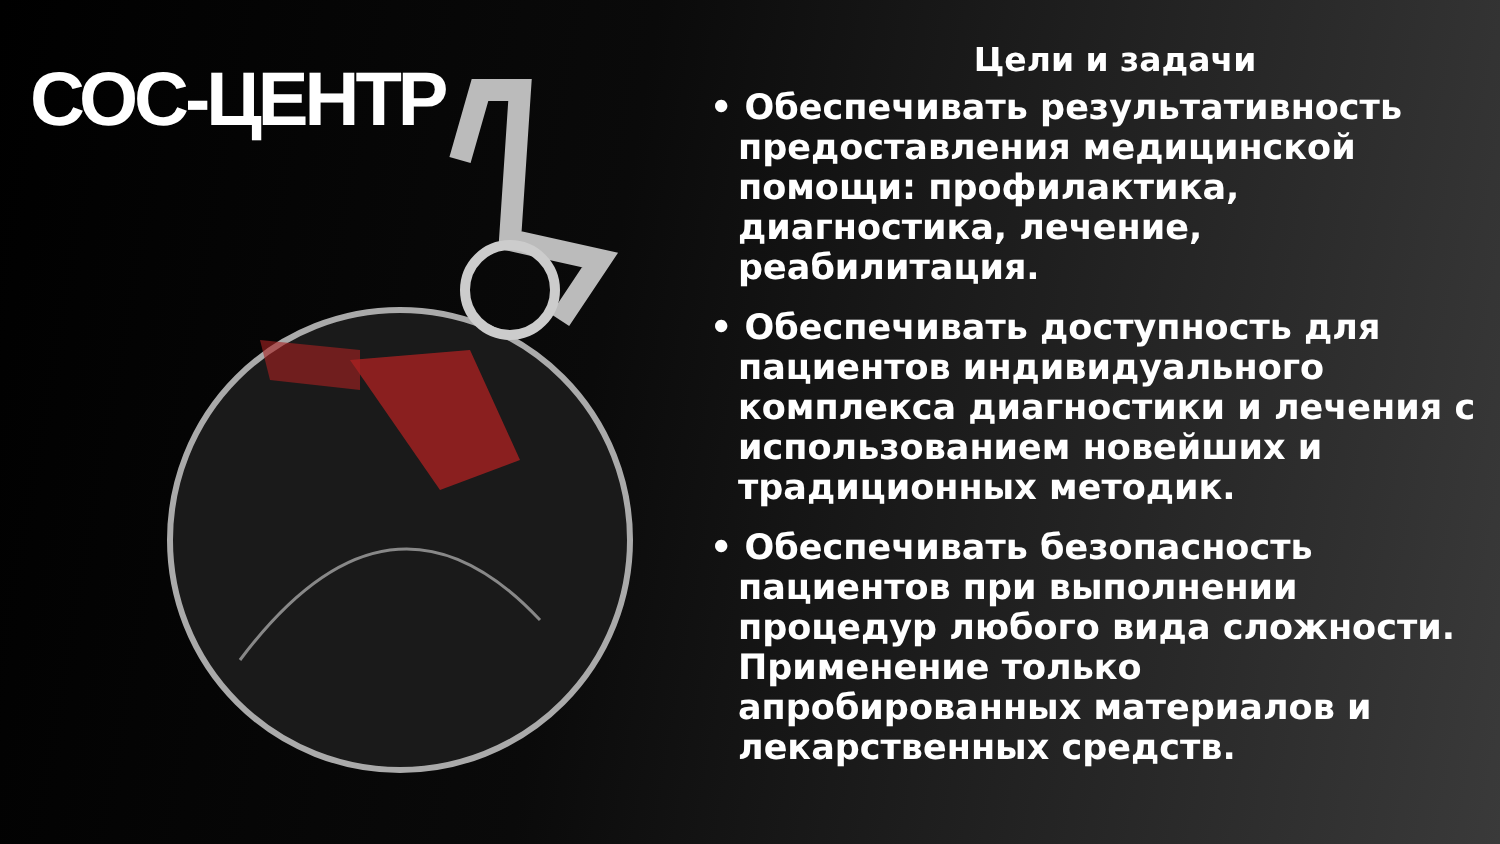СОС-ЦЕНТР
Цели и задачи
• Обеспечивать результативность предоставления медицинской помощи: профилактика, диагностика, лечение, реабилитация.
• Обеспечивать доступность для пациентов индивидуального комплекса диагностики и лечения с использованием новейших и традиционных методик.
• Обеспечивать безопасность пациентов при выполнении процедур любого вида сложности. Применение только апробированных материалов и лекарственных средств.